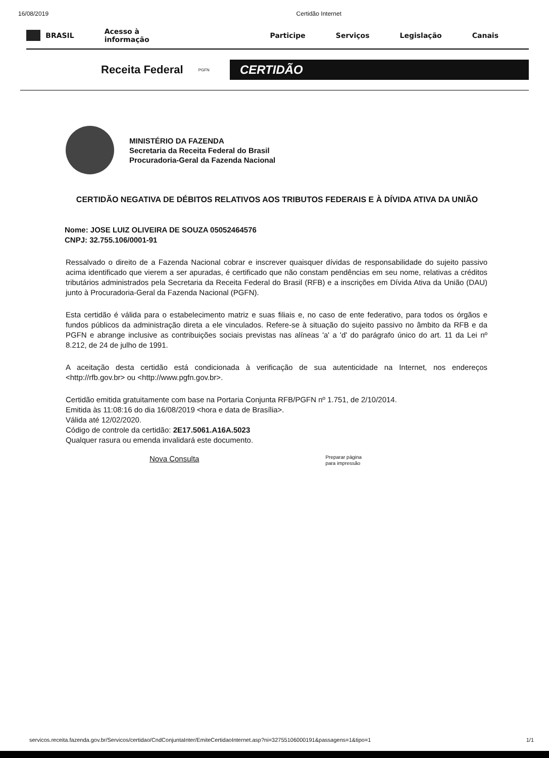16/08/2019 Certidão Internet
BRASIL Acesso à informação Participe Serviços Legislação Canais
Receita Federal PGFN
CERTIDÃO
MINISTÉRIO DA FAZENDA
Secretaria da Receita Federal do Brasil
Procuradoria-Geral da Fazenda Nacional
CERTIDÃO NEGATIVA DE DÉBITOS RELATIVOS AOS TRIBUTOS FEDERAIS E À DÍVIDA ATIVA DA UNIÃO
Nome: JOSE LUIZ OLIVEIRA DE SOUZA 05052464576
CNPJ: 32.755.106/0001-91
Ressalvado o direito de a Fazenda Nacional cobrar e inscrever quaisquer dívidas de responsabilidade do sujeito passivo acima identificado que vierem a ser apuradas, é certificado que não constam pendências em seu nome, relativas a créditos tributários administrados pela Secretaria da Receita Federal do Brasil (RFB) e a inscrições em Dívida Ativa da União (DAU) junto à Procuradoria-Geral da Fazenda Nacional (PGFN).
Esta certidão é válida para o estabelecimento matriz e suas filiais e, no caso de ente federativo, para todos os órgãos e fundos públicos da administração direta a ele vinculados. Refere-se à situação do sujeito passivo no âmbito da RFB e da PGFN e abrange inclusive as contribuições sociais previstas nas alíneas 'a' a 'd' do parágrafo único do art. 11 da Lei nº 8.212, de 24 de julho de 1991.
A aceitação desta certidão está condicionada à verificação de sua autenticidade na Internet, nos endereços <http://rfb.gov.br> ou <http://www.pgfn.gov.br>.
Certidão emitida gratuitamente com base na Portaria Conjunta RFB/PGFN nº 1.751, de 2/10/2014.
Emitida às 11:08:16 do dia 16/08/2019 <hora e data de Brasília>.
Válida até 12/02/2020.
Código de controle da certidão: 2E17.5061.A16A.5023
Qualquer rasura ou emenda invalidará este documento.
Nova Consulta Preparar página
para impressão
servicos.receita.fazenda.gov.br/Servicos/certidao/CndConjuntaInter/EmiteCertidaoInternet.asp?ni=32755106000191&passagens=1&tipo=1 1/1